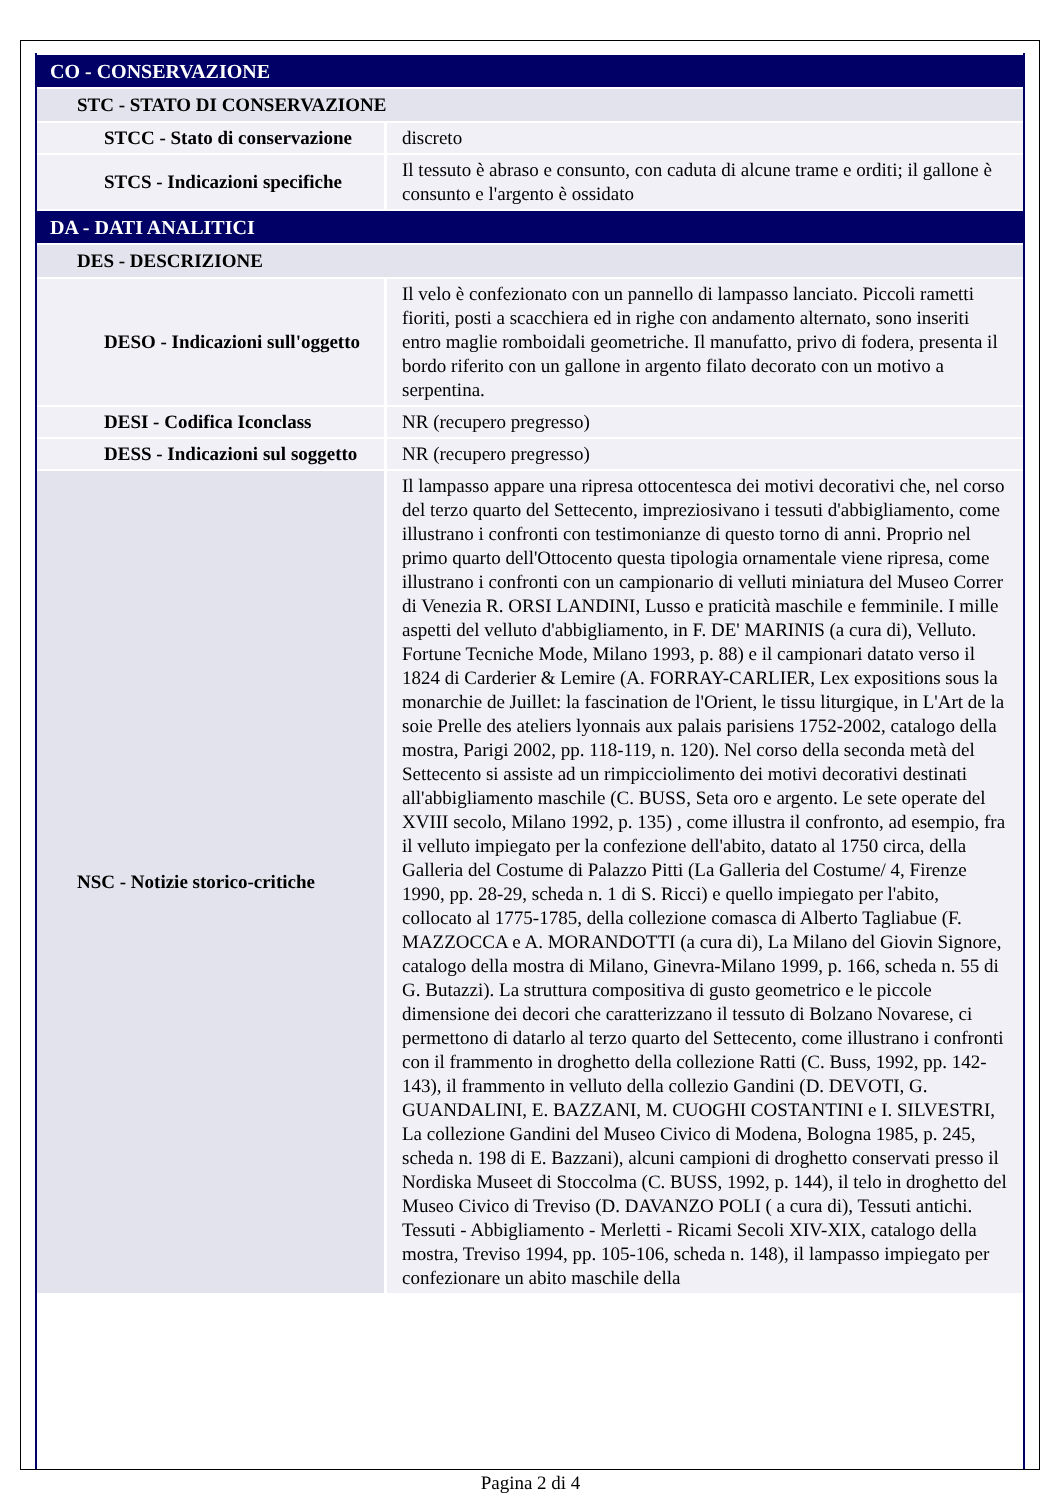| CO - CONSERVAZIONE | |
| STC - STATO DI CONSERVAZIONE | |
| STCC - Stato di conservazione | discreto |
| STCS - Indicazioni specifiche | Il tessuto è abraso e consunto, con caduta di alcune trame e orditi; il gallone è consunto e l'argento è ossidato |
| DA - DATI ANALITICI | |
| DES - DESCRIZIONE | |
| DESO - Indicazioni sull'oggetto | Il velo è confezionato con un pannello di lampasso lanciato. Piccoli rametti fioriti, posti a scacchiera ed in righe con andamento alternato, sono inseriti entro maglie romboidali geometriche. Il manufatto, privo di fodera, presenta il bordo riferito con un gallone in argento filato decorato con un motivo a serpentina. |
| DESI - Codifica Iconclass | NR (recupero pregresso) |
| DESS - Indicazioni sul soggetto | NR (recupero pregresso) |
| NSC - Notizie storico-critiche | Il lampasso appare una ripresa ottocentesca dei motivi decorativi che, nel corso del terzo quarto del Settecento, impreziosivano i tessuti d'abbigliamento, come illustrano i confronti con testimonianze di questo torno di anni. Proprio nel primo quarto dell'Ottocento questa tipologia ornamentale viene ripresa, come illustrano i confronti con un campionario di velluti miniatura del Museo Correr di Venezia R. ORSI LANDINI, Lusso e praticità maschile e femminile. I mille aspetti del velluto d'abbigliamento, in F. DE' MARINIS (a cura di), Velluto. Fortune Tecniche Mode, Milano 1993, p. 88) e il campionari datato verso il 1824 di Carderier & Lemire (A. FORRAY-CARLIER, Lex expositions sous la monarchie de Juillet: la fascination de l'Orient, le tissu liturgique, in L'Art de la soie Prelle des ateliers lyonnais aux palais parisiens 1752-2002, catalogo della mostra, Parigi 2002, pp. 118-119, n. 120). Nel corso della seconda metà del Settecento si assiste ad un rimpicciolimento dei motivi decorativi destinati all'abbigliamento maschile (C. BUSS, Seta oro e argento. Le sete operate del XVIII secolo, Milano 1992, p. 135) , come illustra il confronto, ad esempio, fra il velluto impiegato per la confezione dell'abito, datato al 1750 circa, della Galleria del Costume di Palazzo Pitti (La Galleria del Costume/ 4, Firenze 1990, pp. 28-29, scheda n. 1 di S. Ricci) e quello impiegato per l'abito, collocato al 1775-1785, della collezione comasca di Alberto Tagliabue (F. MAZZOCCA e A. MORANDOTTI (a cura di), La Milano del Giovin Signore, catalogo della mostra di Milano, Ginevra-Milano 1999, p. 166, scheda n. 55 di G. Butazzi). La struttura compositiva di gusto geometrico e le piccole dimensione dei decori che caratterizzano il tessuto di Bolzano Novarese, ci permettono di datarlo al terzo quarto del Settecento, come illustrano i confronti con il frammento in droghetto della collezione Ratti (C. Buss, 1992, pp. 142-143), il frammento in velluto della collezio Gandini (D. DEVOTI, G. GUANDALINI, E. BAZZANI, M. CUOGHI COSTANTINI e I. SILVESTRI, La collezione Gandini del Museo Civico di Modena, Bologna 1985, p. 245, scheda n. 198 di E. Bazzani), alcuni campioni di droghetto conservati presso il Nordiska Museet di Stoccolma (C. BUSS, 1992, p. 144), il telo in droghetto del Museo Civico di Treviso (D. DAVANZO POLI ( a cura di), Tessuti antichi. Tessuti - Abbigliamento - Merletti - Ricami Secoli XIV-XIX, catalogo della mostra, Treviso 1994, pp. 105-106, scheda n. 148), il lampasso impiegato per confezionare un abito maschile della |
Pagina 2 di 4